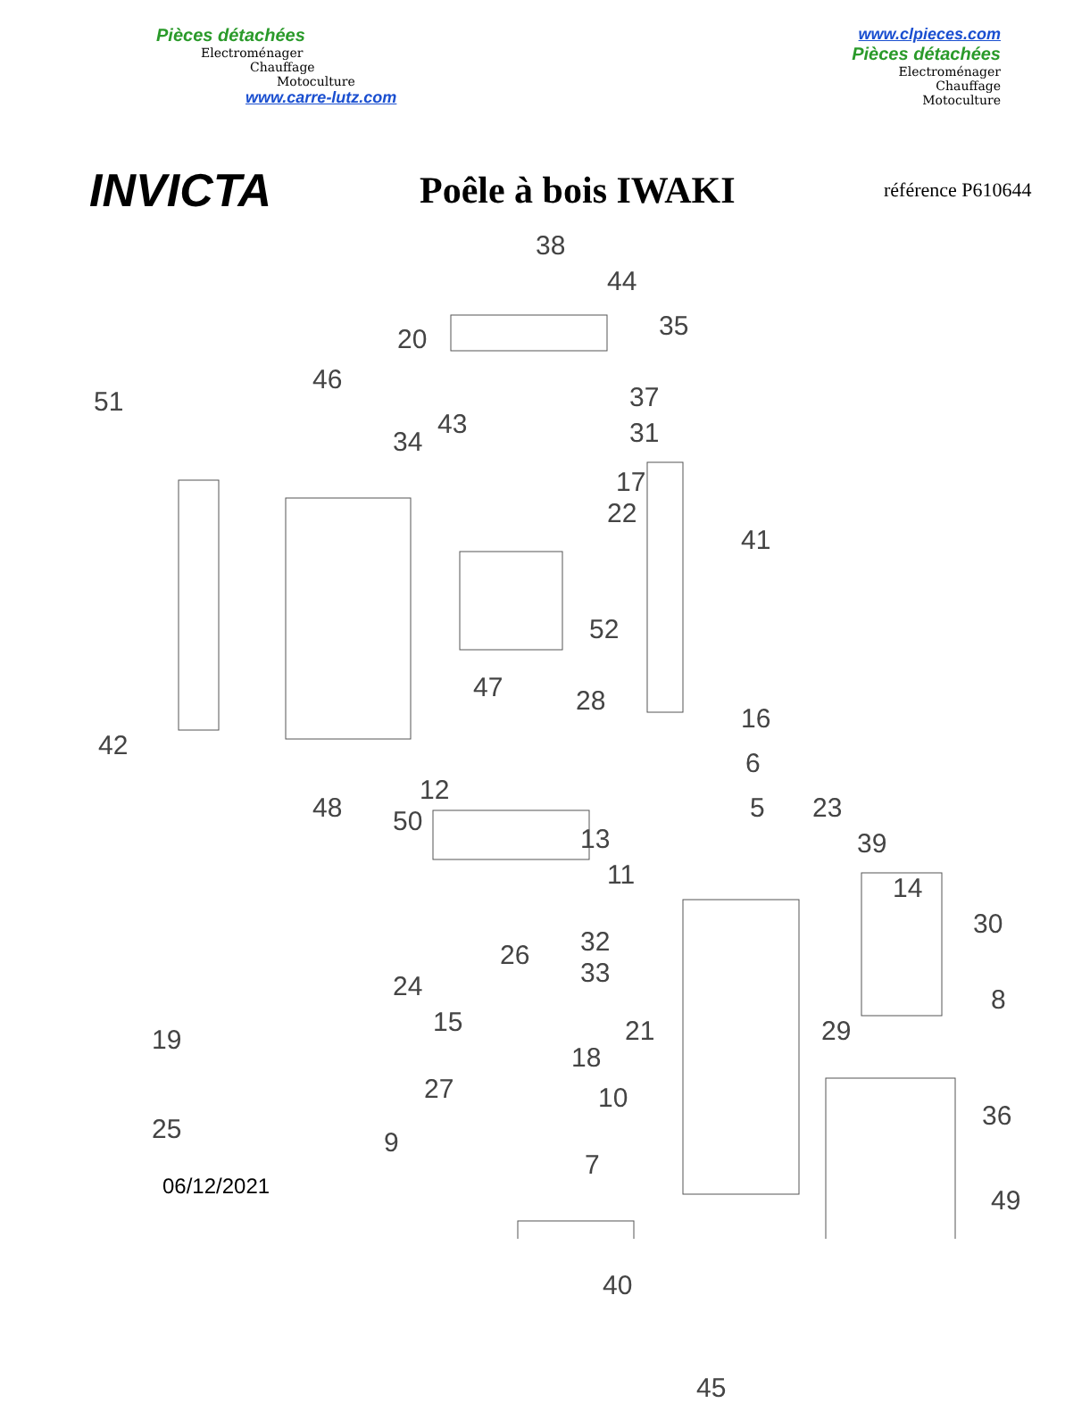Pièces détachées
Electroménager
Chauffage
Motoculture
www.carre-lutz.com
www.clpieces.com
Pièces détachées
Electroménager
Chauffage
Motoculture
INVICTA
Poêle à bois IWAKI
référence P610644
38
44
20 35
51
46
43
37
34 31
17
22
41
52
47 28
42
16
12
6
48 50 5 23
13 39
11 14
30
32 26
33 24 8
15
19 21 29
18
27 10
36 25 9
7
49
40
45
06/12/2021